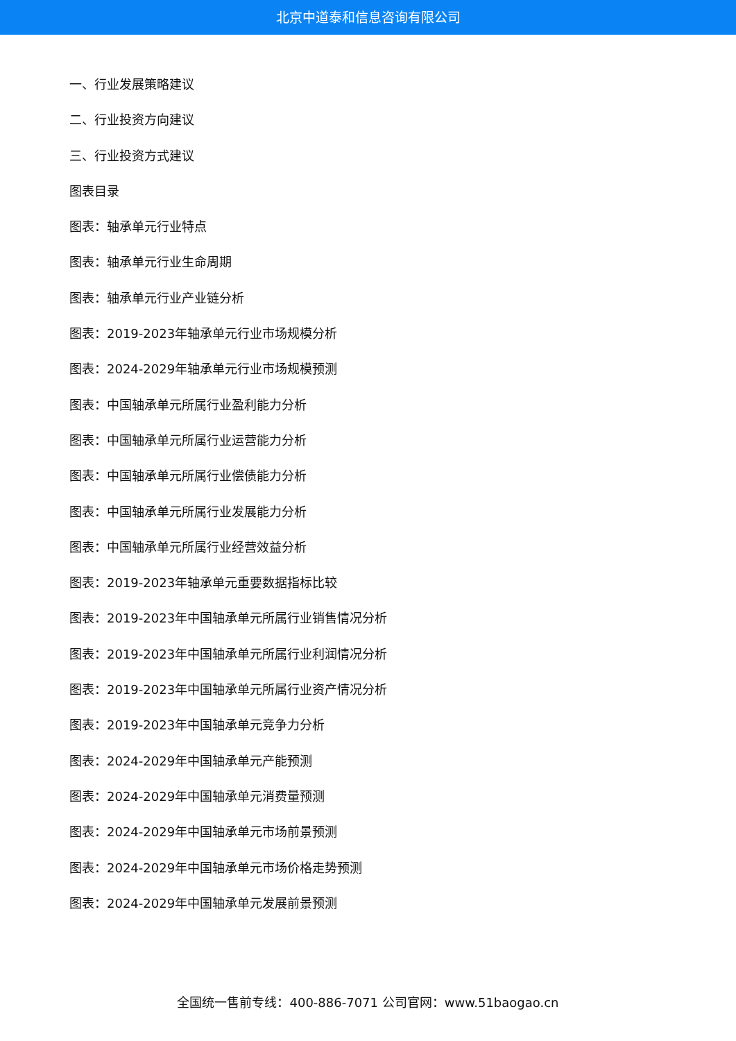北京中道泰和信息咨询有限公司
一、行业发展策略建议
二、行业投资方向建议
三、行业投资方式建议
图表目录
图表：轴承单元行业特点
图表：轴承单元行业生命周期
图表：轴承单元行业产业链分析
图表：2019-2023年轴承单元行业市场规模分析
图表：2024-2029年轴承单元行业市场规模预测
图表：中国轴承单元所属行业盈利能力分析
图表：中国轴承单元所属行业运营能力分析
图表：中国轴承单元所属行业偿债能力分析
图表：中国轴承单元所属行业发展能力分析
图表：中国轴承单元所属行业经营效益分析
图表：2019-2023年轴承单元重要数据指标比较
图表：2019-2023年中国轴承单元所属行业销售情况分析
图表：2019-2023年中国轴承单元所属行业利润情况分析
图表：2019-2023年中国轴承单元所属行业资产情况分析
图表：2019-2023年中国轴承单元竞争力分析
图表：2024-2029年中国轴承单元产能预测
图表：2024-2029年中国轴承单元消费量预测
图表：2024-2029年中国轴承单元市场前景预测
图表：2024-2029年中国轴承单元市场价格走势预测
图表：2024-2029年中国轴承单元发展前景预测
全国统一售前专线：400-886-7071 公司官网：www.51baogao.cn